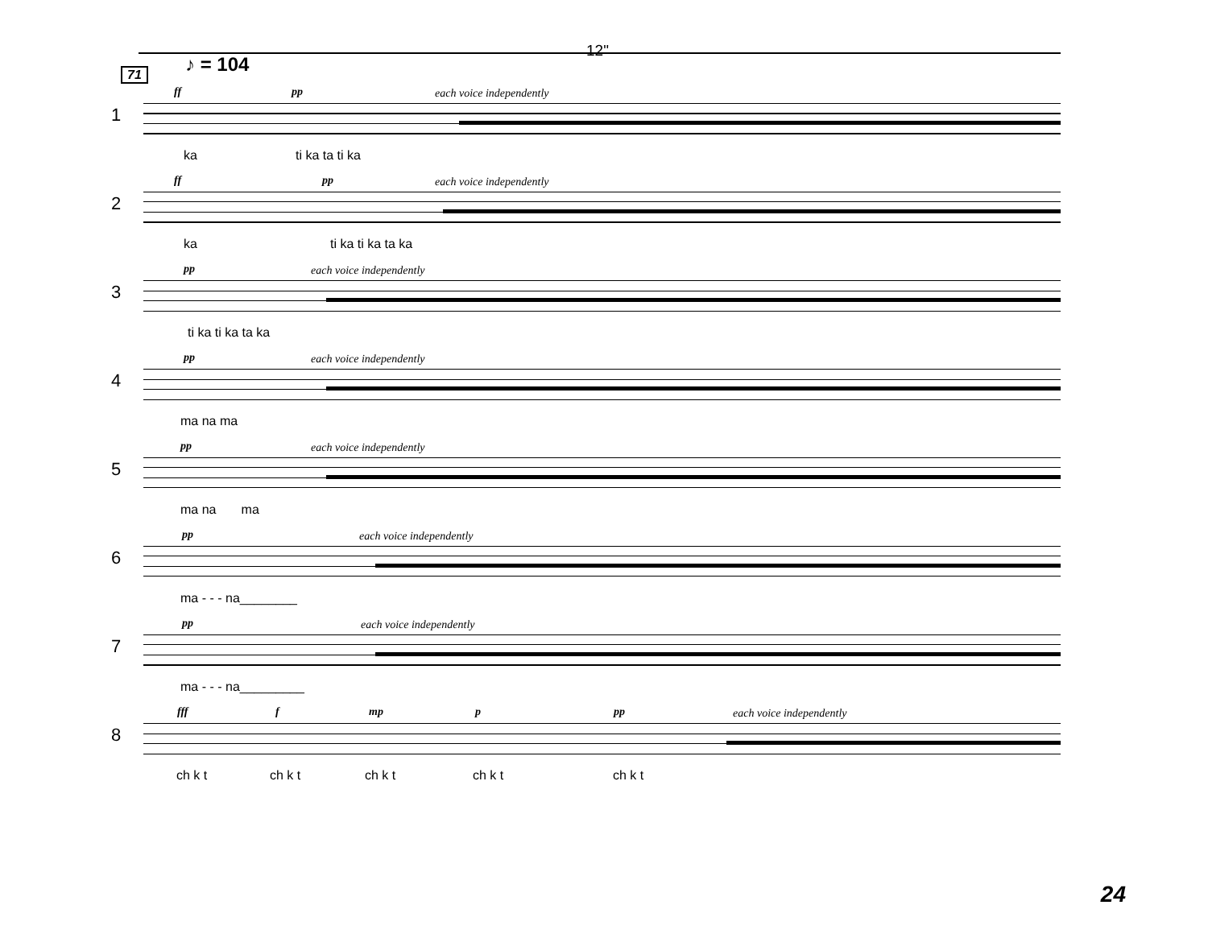♪ = 104
12"
71
1
ff pp each voice independently
ka ti ka ta ti ka
2
ff pp each voice independently
ka ti ka ti ka ta ka
3
pp each voice independently
ti ka ti ka ta ka
4
pp each voice independently
ma na ma
5
pp each voice independently
ma na ma
6
pp each voice independently
ma - - - na________
7
pp each voice independently
ma - - - na_________
8
fff f mp p pp each voice independently
ch k t ch k t ch k t ch k t ch k t
24